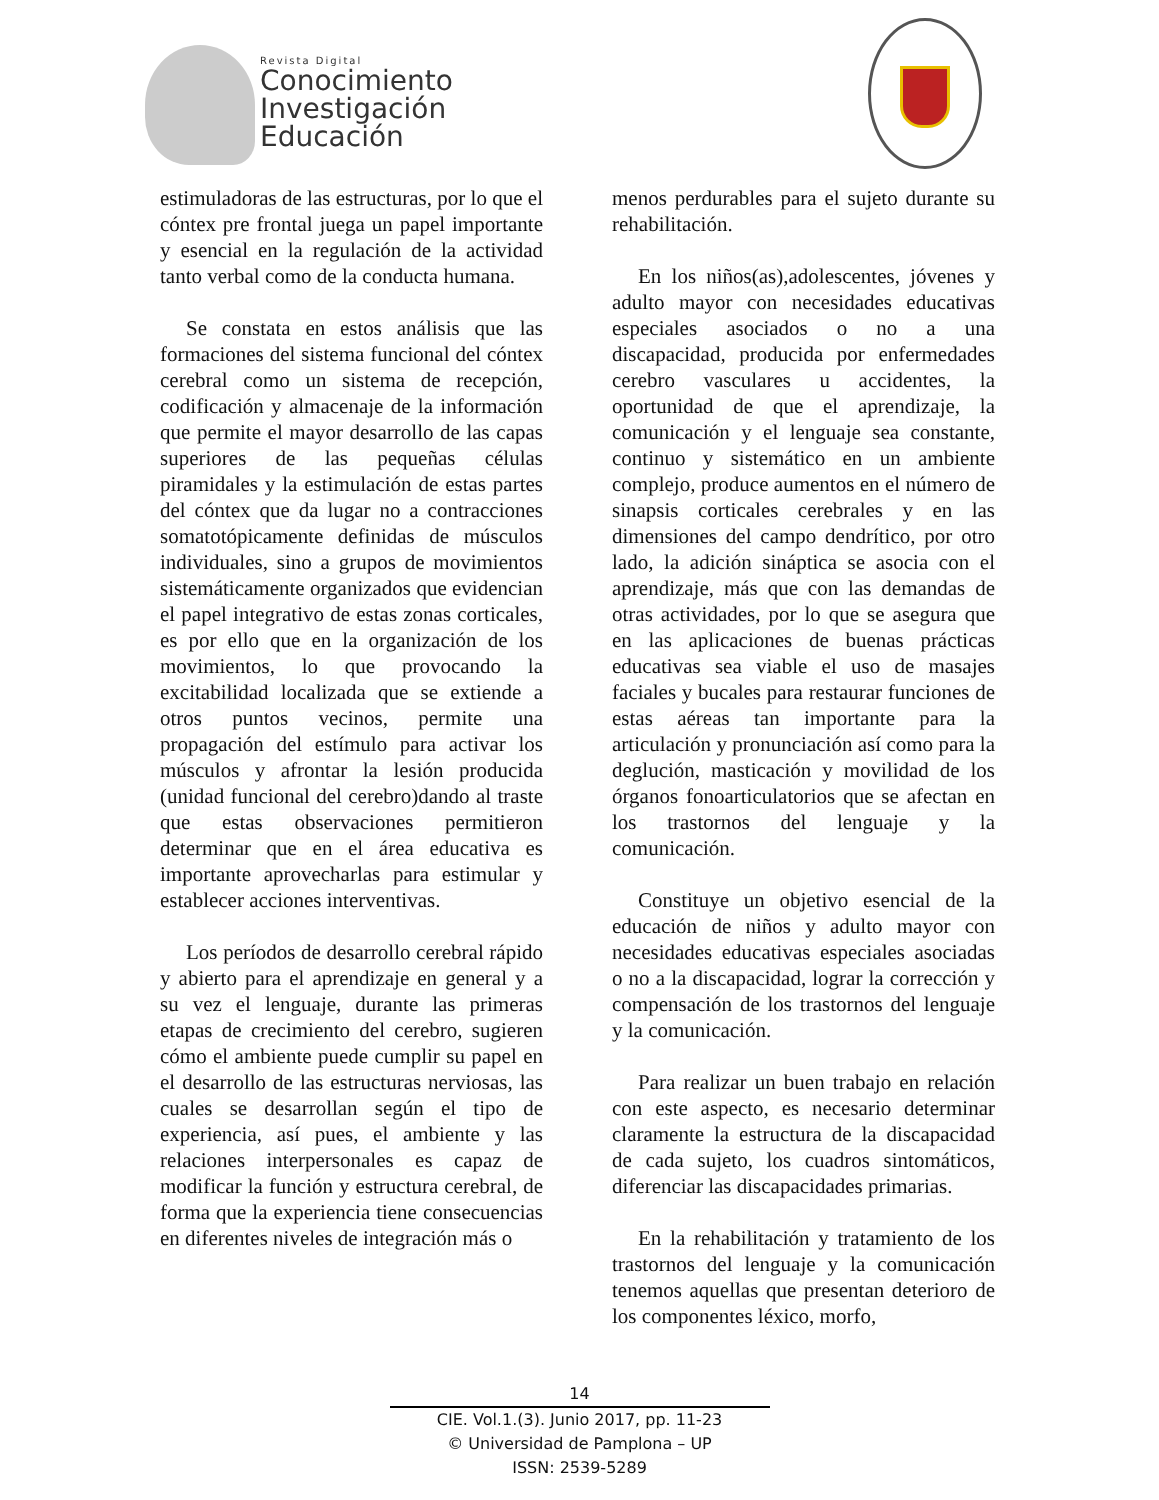Revista Digital
Conocimiento
Investigación
Educación
estimuladoras de las estructuras, por lo que el cóntex pre frontal juega un papel importante y esencial en la regulación de la actividad tanto verbal como de la conducta humana.
Se constata en estos análisis que las formaciones del sistema funcional del cóntex cerebral como un sistema de recepción, codificación y almacenaje de la información que permite el mayor desarrollo de las capas superiores de las pequeñas células piramidales y la estimulación de estas partes del cóntex que da lugar no a contracciones somatotópicamente definidas de músculos individuales, sino a grupos de movimientos sistemáticamente organizados que evidencian el papel integrativo de estas zonas corticales, es por ello que en la organización de los movimientos, lo que provocando la excitabilidad localizada que se extiende a otros puntos vecinos, permite una propagación del estímulo para activar los músculos y afrontar la lesión producida (unidad funcional del cerebro)dando al traste que estas observaciones permitieron determinar que en el área educativa es importante aprovecharlas para estimular y establecer acciones interventivas.
Los períodos de desarrollo cerebral rápido y abierto para el aprendizaje en general y a su vez el lenguaje, durante las primeras etapas de crecimiento del cerebro, sugieren cómo el ambiente puede cumplir su papel en el desarrollo de las estructuras nerviosas, las cuales se desarrollan según el tipo de experiencia, así pues, el ambiente y las relaciones interpersonales es capaz de modificar la función y estructura cerebral, de forma que la experiencia tiene consecuencias en diferentes niveles de integración más o
menos perdurables para el sujeto durante su rehabilitación.
En los niños(as),adolescentes, jóvenes y adulto mayor con necesidades educativas especiales asociados o no a una discapacidad, producida por enfermedades cerebro vasculares u accidentes, la oportunidad de que el aprendizaje, la comunicación y el lenguaje sea constante, continuo y sistemático en un ambiente complejo, produce aumentos en el número de sinapsis corticales cerebrales y en las dimensiones del campo dendrítico, por otro lado, la adición sináptica se asocia con el aprendizaje, más que con las demandas de otras actividades, por lo que se asegura que en las aplicaciones de buenas prácticas educativas sea viable el uso de masajes faciales y bucales para restaurar funciones de estas aéreas tan importante para la articulación y pronunciación así como para la deglución, masticación y movilidad de los órganos fonoarticulatorios que se afectan en los trastornos del lenguaje y la comunicación.
Constituye un objetivo esencial de la educación de niños y adulto mayor con necesidades educativas especiales asociadas o no a la discapacidad, lograr la corrección y compensación de los trastornos del lenguaje y la comunicación.
Para realizar un buen trabajo en relación con este aspecto, es necesario determinar claramente la estructura de la discapacidad de cada sujeto, los cuadros sintomáticos, diferenciar las discapacidades primarias.
En la rehabilitación y tratamiento de los trastornos del lenguaje y la comunicación tenemos aquellas que presentan deterioro de los componentes léxico, morfo,
14
CIE. Vol.1.(3). Junio 2017, pp. 11-23
© Universidad de Pamplona – UP
ISSN: 2539-5289